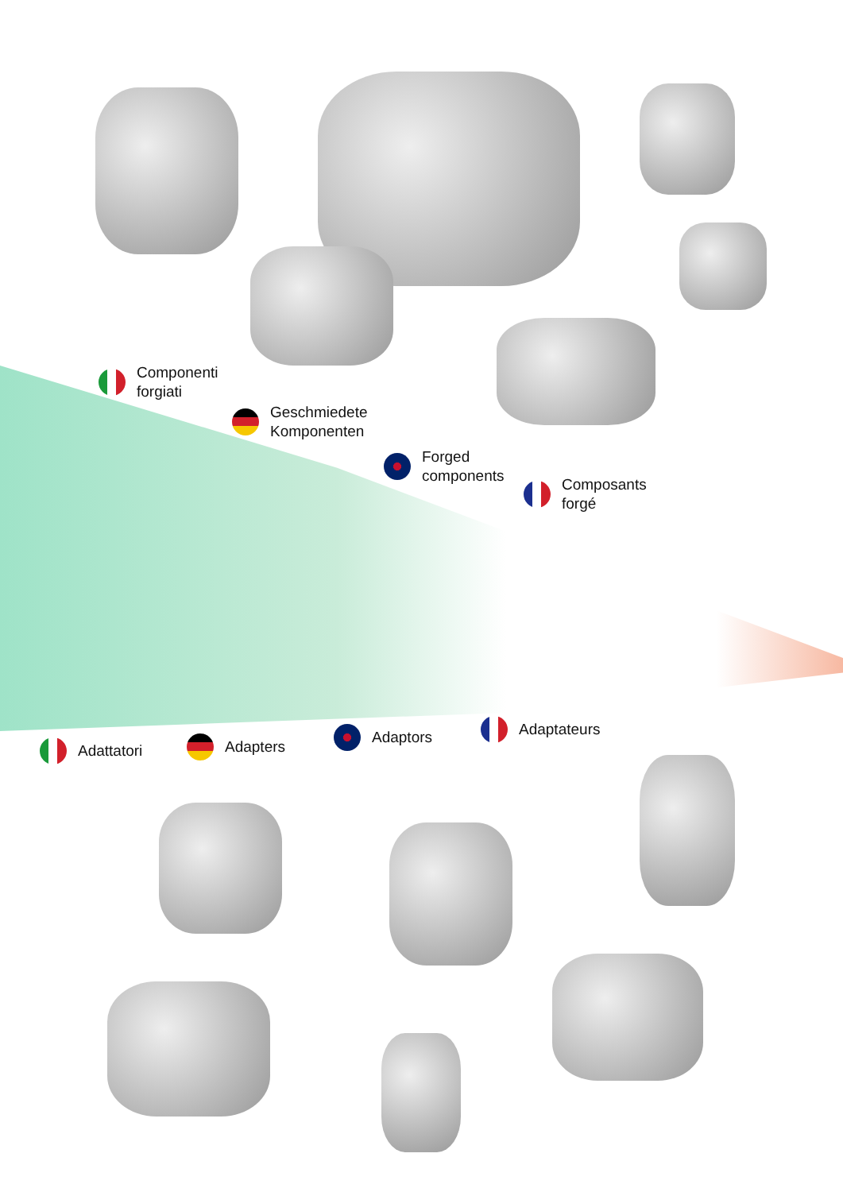Componenti
forgiati
Geschmiedete
Komponenten
Forged
components
Composants
forgé
Adattatori Adapters
Adaptors Adaptateurs